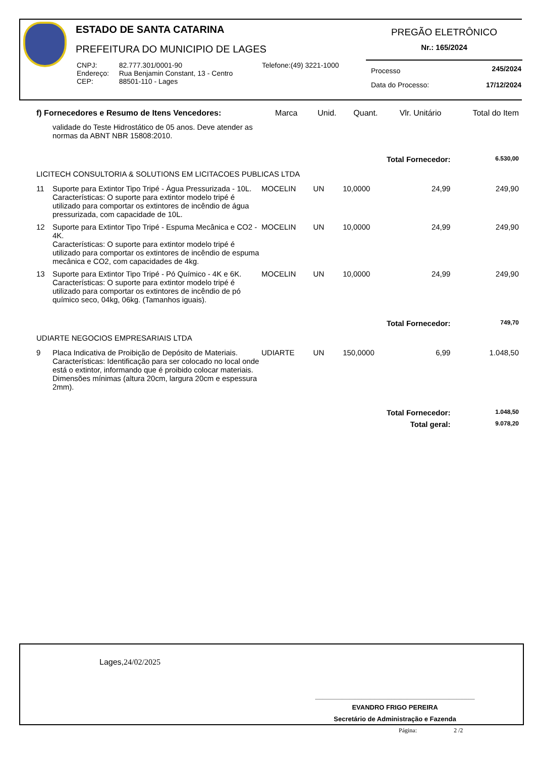ESTADO DE SANTA CATARINA
PREFEITURA DO MUNICIPIO DE LAGES
| CNPJ: | 82.777.301/0001-90 | Telefone:(49) 3221-1000 |
| Endereço: | Rua Benjamin Constant, 13 - Centro | |
| CEP: | 88501-110 - Lages | |
PREGÃO ELETRÔNICO
Nr.: 165/2024
| Processo | 245/2024 |
| Data do Processo: | 17/12/2024 |
| f) Fornecedores e Resumo de Itens Vencedores: | | Marca | Unid. | Quant. | Vlr. Unitário | Total do Item |
| --- | --- | --- | --- | --- | --- | --- |
| | validade do Teste Hidrostático de 05 anos. Deve atender as normas da ABNT NBR 15808:2010. | | | | | |
| Total Fornecedor: | | | | | | 6.530,00 |
| LICITECH CONSULTORIA & SOLUTIONS EM LICITACOES PUBLICAS LTDA | | | | | | |
| 11 | Suporte para Extintor Tipo Tripé - Água Pressurizada - 10L. Características: O suporte para extintor modelo tripé é utilizado para comportar os extintores de incêndio de água pressurizada, com capacidade de 10L. | MOCELIN | UN | 10,0000 | 24,99 | 249,90 |
| 12 | Suporte para Extintor Tipo Tripé - Espuma Mecânica e CO2 - 4K. Características: O suporte para extintor modelo tripé é utilizado para comportar os extintores de incêndio de espuma mecânica e CO2, com capacidades de 4kg. | MOCELIN | UN | 10,0000 | 24,99 | 249,90 |
| 13 | Suporte para Extintor Tipo Tripé - Pó Químico - 4K e 6K. Características: O suporte para extintor modelo tripé é utilizado para comportar os extintores de incêndio de pó químico seco, 04kg, 06kg. (Tamanhos iguais). | MOCELIN | UN | 10,0000 | 24,99 | 249,90 |
| Total Fornecedor: | | | | | | 749,70 |
| UDIARTE NEGOCIOS EMPRESARIAIS LTDA | | | | | | |
| 9 | Placa Indicativa de Proibição de Depósito de Materiais. Características: Identificação para ser colocado no local onde está o extintor, informando que é proibido colocar materiais. Dimensões mínimas (altura 20cm, largura 20cm e espessura 2mm). | UDIARTE | UN | 150,0000 | 6,99 | 1.048,50 |
| Total Fornecedor: | | | | | | 1.048,50 |
| Total geral: | | | | | | 9.078,20 |
Lages,24/02/2025
EVANDRO FRIGO PEREIRA
Secretário de Administração e Fazenda
Página: 2 /2